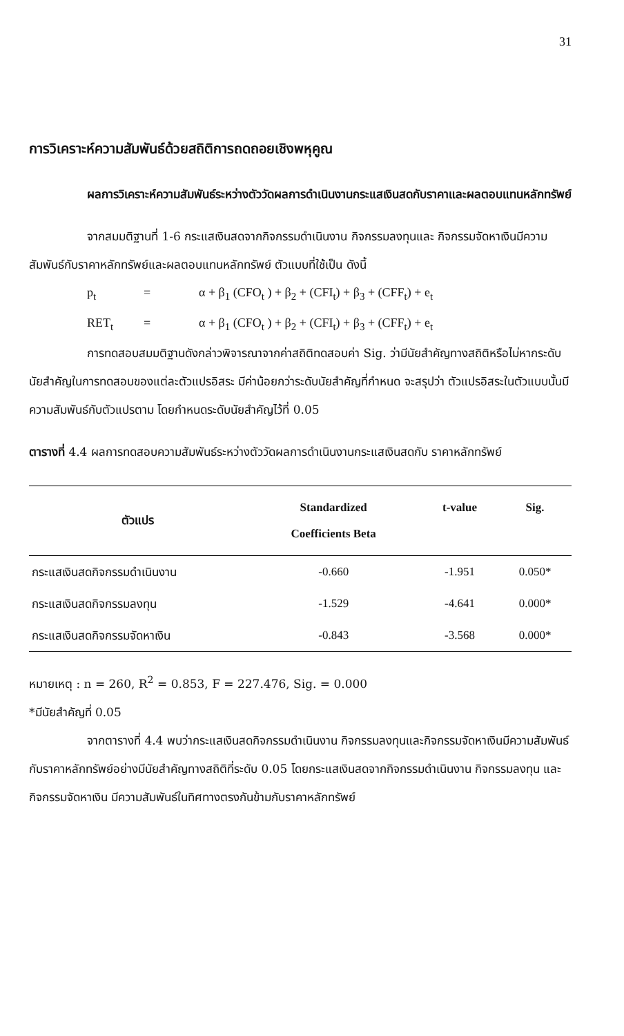31
การวิเคราะห์ความสัมพันธ์ด้วยสถิติการถดถอยเชิงพหุคูณ
ผลการวิเคราะห์ความสัมพันธ์ระหว่างตัววัดผลการดำเนินงานกระแสเงินสดกับราคาและผลตอบแทนหลักทรัพย์
จากสมมติฐานที่ 1-6 กระแสเงินสดจากกิจกรรมดำเนินงาน กิจกรรมลงทุนและ กิจกรรมจัดหาเงินมีความสัมพันธ์กับราคาหลักทรัพย์และผลตอบแทนหลักทรัพย์ ตัวแบบที่ใช้เป็น ดังนี้
p<sub>t</sub> = α + β<sub>1</sub> (CFO<sub>t</sub> ) + β<sub>2</sub> + (CFI<sub>t</sub>) + β<sub>3</sub> + (CFF<sub>t</sub>) + e<sub>t</sub>
RET<sub>t</sub> = α + β<sub>1</sub> (CFO<sub>t</sub> ) + β<sub>2</sub> + (CFI<sub>t</sub>) + β<sub>3</sub> + (CFF<sub>t</sub>) + e<sub>t</sub>
การทดสอบสมมติฐานดังกล่าวพิจารณาจากค่าสถิติทดสอบค่า Sig. ว่ามีนัยสำคัญทางสถิติหรือไม่หากระดับนัยสำคัญในการทดสอบของแต่ละตัวแปรอิสระ มีค่าน้อยกว่าระดับนัยสำคัญที่กำหนด จะสรุปว่า ตัวแปรอิสระในตัวแบบนั้นมีความสัมพันธ์กับตัวแปรตาม โดยกำหนดระดับนัยสำคัญไว้ที่ 0.05
ตารางที่ 4.4 ผลการทดสอบความสัมพันธ์ระหว่างตัววัดผลการดำเนินงานกระแสเงินสดกับ ราคาหลักทรัพย์
| ตัวแปร | Standardized Coefficients Beta | t-value | Sig. |
| --- | --- | --- | --- |
| กระแสเงินสดกิจกรรมดำเนินงาน | -0.660 | -1.951 | 0.050* |
| กระแสเงินสดกิจกรรมลงทุน | -1.529 | -4.641 | 0.000* |
| กระแสเงินสดกิจกรรมจัดหาเงิน | -0.843 | -3.568 | 0.000* |
หมายเหตุ : n = 260, R<sup>2</sup> = 0.853, F = 227.476, Sig. = 0.000
*มีนัยสำคัญที่ 0.05
จากตารางที่ 4.4 พบว่ากระแสเงินสดกิจกรรมดำเนินงาน กิจกรรมลงทุนและกิจกรรมจัดหาเงินมีความสัมพันธ์กับราคาหลักทรัพย์อย่างมีนัยสำคัญทางสถิติที่ระดับ 0.05 โดยกระแสเงินสดจากกิจกรรมดำเนินงาน กิจกรรมลงทุน และกิจกรรมจัดหาเงิน มีความสัมพันธ์ในทิศทางตรงกันข้ามกับราคาหลักทรัพย์